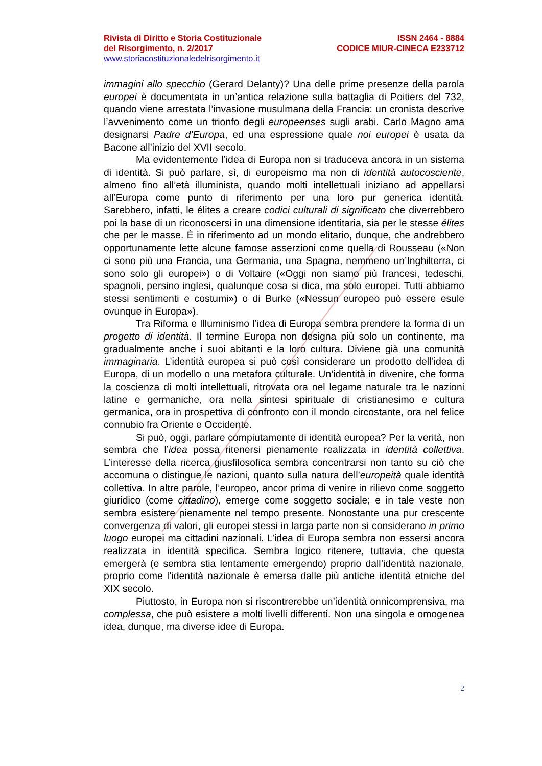ISSN 2464 - 8884
CODICE MIUR-CINECA E233712
Rivista di Diritto e Storia Costituzionale
del Risorgimento, n. 2/2017
www.storiacostituzionaledelrisorgimento.it
immagini allo specchio (Gerard Delanty)? Una delle prime presenze della parola europei è documentata in un’antica relazione sulla battaglia di Poitiers del 732, quando viene arrestata l’invasione musulmana della Francia: un cronista descrive l’avvenimento come un trionfo degli europeenses sugli arabi. Carlo Magno ama designarsi Padre d’Europa, ed una espressione quale noi europei è usata da Bacone all’inizio del XVII secolo.
Ma evidentemente l’idea di Europa non si traduceva ancora in un sistema di identità. Si può parlare, sì, di europeismo ma non di identità autocosciente, almeno fino all’età illuminista, quando molti intellettuali iniziano ad appellarsi all’Europa come punto di riferimento per una loro pur generica identità. Sarebbero, infatti, le élites a creare codici culturali di significato che diverrebbero poi la base di un riconoscersi in una dimensione identitaria, sia per le stesse élites che per le masse. È in riferimento ad un mondo elitario, dunque, che andrebbero opportunamente lette alcune famose asserzioni come quella di Rousseau («Non ci sono più una Francia, una Germania, una Spagna, nemmeno un’Inghilterra, ci sono solo gli europei») o di Voltaire («Oggi non siamo più francesi, tedeschi, spagnoli, persino inglesi, qualunque cosa si dica, ma solo europei. Tutti abbiamo stessi sentimenti e costumi») o di Burke («Nessun europeo può essere esule ovunque in Europa»).
Tra Riforma e Illuminismo l’idea di Europa sembra prendere la forma di un progetto di identità. Il termine Europa non designa più solo un continente, ma gradualmente anche i suoi abitanti e la loro cultura. Diviene già una comunità immaginaria. L’identità europea si può così considerare un prodotto dell’idea di Europa, di un modello o una metafora culturale. Un’identità in divenire, che forma la coscienza di molti intellettuali, ritrovata ora nel legame naturale tra le nazioni latine e germaniche, ora nella sintesi spirituale di cristianesimo e cultura germanica, ora in prospettiva di confronto con il mondo circostante, ora nel felice connubio fra Oriente e Occidente.
Si può, oggi, parlare compiutamente di identità europea? Per la verità, non sembra che l’idea possa ritenersi pienamente realizzata in identità collettiva. L’interesse della ricerca giusfilosofica sembra concentrarsi non tanto su ciò che accomuna o distingue le nazioni, quanto sulla natura dell’europeità quale identità collettiva. In altre parole, l’europeo, ancor prima di venire in rilievo come soggetto giuridico (come cittadino), emerge come soggetto sociale; e in tale veste non sembra esistere pienamente nel tempo presente. Nonostante una pur crescente convergenza di valori, gli europei stessi in larga parte non si considerano in primo luogo europei ma cittadini nazionali. L’idea di Europa sembra non essersi ancora realizzata in identità specifica. Sembra logico ritenere, tuttavia, che questa emergerà (e sembra stia lentamente emergendo) proprio dall’identità nazionale, proprio come l’identità nazionale è emersa dalle più antiche identità etniche del XIX secolo.
Piuttosto, in Europa non si riscontrerebbe un’identità onnicomprensiva, ma complessa, che può esistere a molti livelli differenti. Non una singola e omogenea idea, dunque, ma diverse idee di Europa.
2